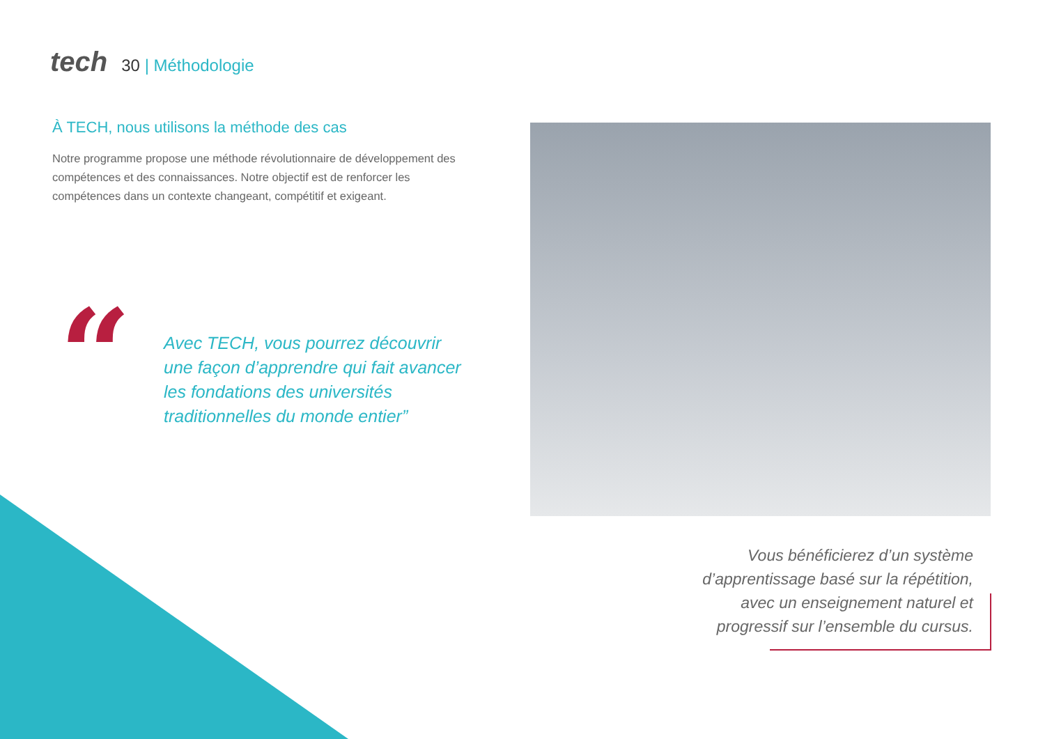tech 30 | Méthodologie
À TECH, nous utilisons la méthode des cas
Notre programme propose une méthode révolutionnaire de développement des compétences et des connaissances. Notre objectif est de renforcer les compétences dans un contexte changeant, compétitif et exigeant.
“
Avec TECH, vous pourrez découvrir une façon d’apprendre qui fait avancer les fondations des universités traditionnelles du monde entier”
Vous bénéficierez d’un système d’apprentissage basé sur la répétition, avec un enseignement naturel et progressif sur l’ensemble du cursus.